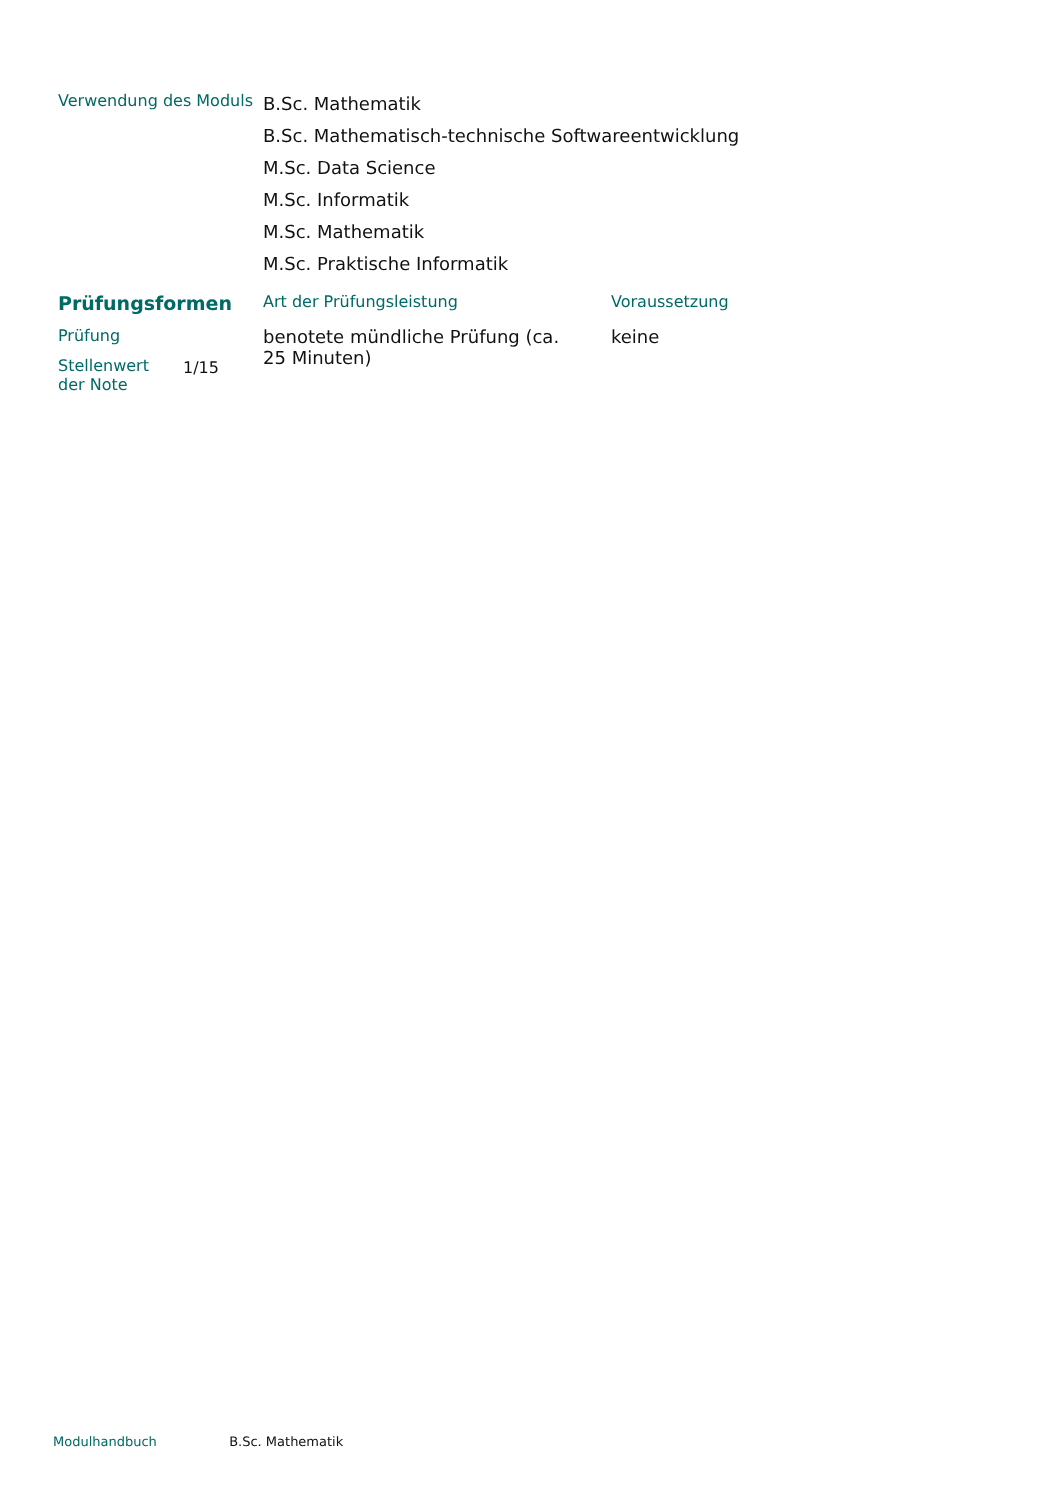| Verwendung des Moduls | B.Sc. Mathematik B.Sc. Mathematisch-technische Softwareentwicklung M.Sc. Data Science M.Sc. Informatik M.Sc. Mathematik M.Sc. Praktische Informatik |
| Prüfungsformen | | Art der Prüfungsleistung | Voraussetzung |
| Prüfung | | benotete mündliche Prüfung (ca. 25 Minuten) | keine |
| Stellenwert der Note | 1/15 | | |
Modulhandbuch B.Sc. Mathematik